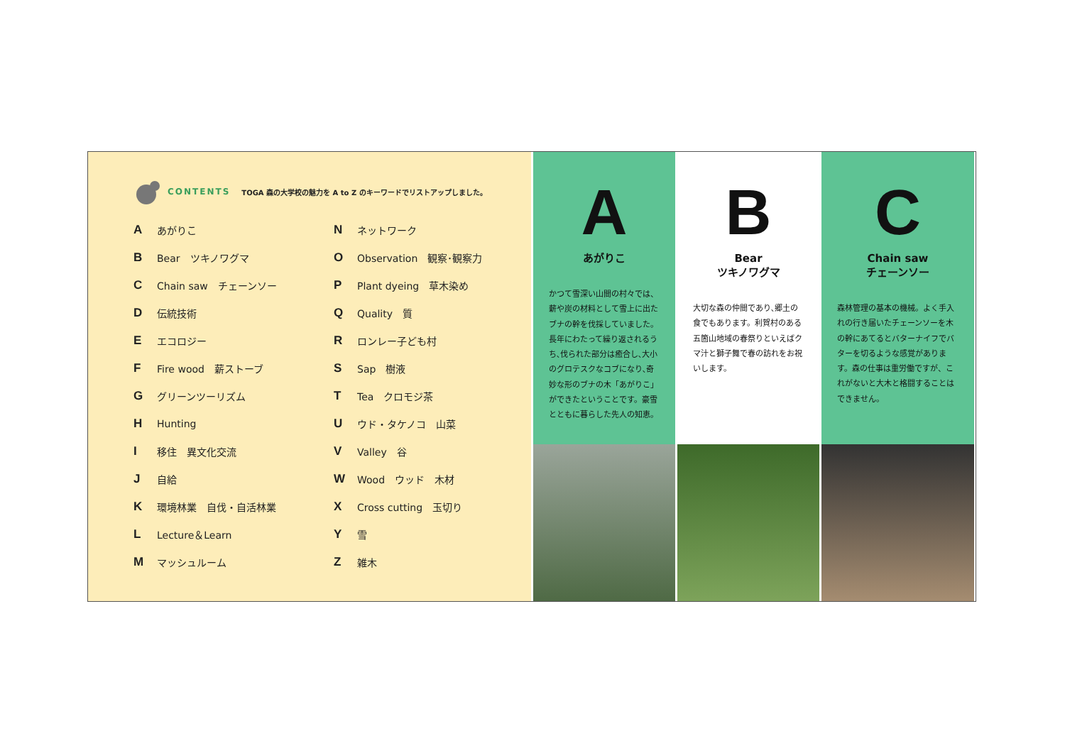CONTENTS TOGA 森の大学校の魅力を A to Z のキーワードでリストアップしました。
Aあがりこ
B Bear　ツキノワグマ
C Chain saw　チェーンソー
D伝統技術
Eエコロジー
F Fire wood　薪ストーブ
Gグリーンツーリズム
H Hunting
I移住　異文化交流
J自給
K環境林業　自伐・自活林業
L Lecture＆Learn
Mマッシュルーム
Nネットワーク
O Observation　観察･観察力
P Plant dyeing　草木染め
Q Quality　質
Rロンレー子ども村
S Sap　樹液
T Tea　クロモジ茶
Uウド・タケノコ　山菜
V Valley　谷
W Wood　ウッド　木材
X Cross cutting　玉切り
Y雪
Z雑木
A
あがりこ
かつて雪深い山間の村々では、薪や炭の材料として雪上に出たブナの幹を伐採していました。長年にわたって繰り返されるうち､伐られた部分は癒合し､大小のグロテスクなコブになり､奇妙な形のブナの木「あがりこ」ができたということです。豪雪とともに暮らした先人の知恵。
B
Bear
ツキノワグマ
大切な森の仲間であり､郷土の食でもあります。利賀村のある五箇山地域の春祭りといえばクマ汁と獅子舞で春の訪れをお祝いします。
C
Chain saw
チェーンソー
森林管理の基本の機械。よく手入れの行き届いたチェーンソーを木の幹にあてるとバターナイフでバターを切るような感覚があります。森の仕事は重労働ですが、これがないと大木と格闘することはできません。